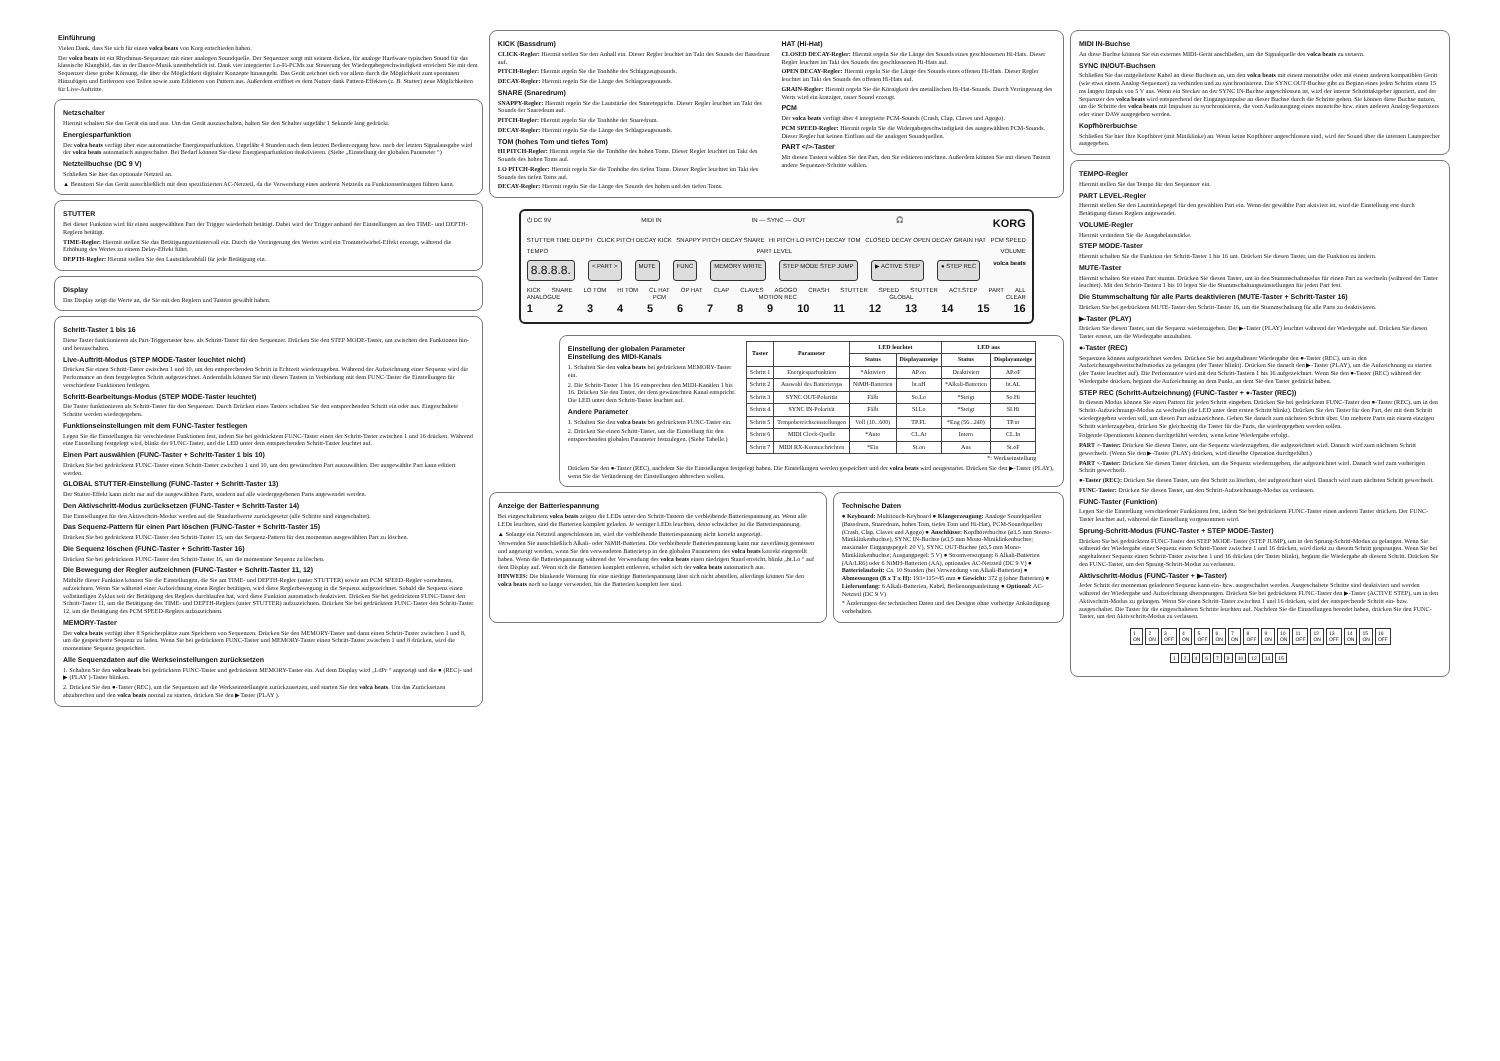Einführung
Vielen Dank, dass Sie sich für einen volca beats von Korg entschieden haben.
Der volca beats ist ein Rhythmus-Sequenzer mit einer analogen Soundquelle. Der Sequenzer sorgt mit seinem dicken, für analoge Hardware typischen Sound für das klassische Klangbild, das in der Dance-Musik unentbehrlich ist. Dank vier integrierter Lo-Fi-PCMs zur Steuerung der Wiedergabegeschwindigkeit erreichen Sie mit dem Sequenzer diese grobe Körnung, die über die Möglichkeit digitaler Konzepte hinausgeht. Das Gerät zeichnet sich vor allem durch die Möglichkeit zum spontanen Hinzufügen und Entfernen von Teilen sowie zum Editieren von Pattern aus. Außerdem eröffnet es dem Nutzer dank Pattern-Effekten (z. B. Stutter) neue Möglichkeiten für Live-Auftritte.
Netzschalter
Hiermit schalten Sie das Gerät ein und aus. Um das Gerät auszuschalten, halten Sie den Schalter ungefähr 1 Sekunde lang gedrückt.
Energiesparfunktion
Der volca beats verfügt über eine automatische Energiesparfunktion. Ungefähr 4 Stunden nach dem letzten Bedienvorgang bzw. nach der letzten Signalausgabe wird der volca beats automatisch ausgeschaltet. Bei Bedarf können Sie diese Energiesparfunktion deaktivieren. (Siehe „Einstellung der globalen Parameter “)
Netzteilbuchse (DC 9 V)
Schließen Sie hier das optionale Netzteil an.
▲ Benutzen Sie das Gerät ausschließlich mit dem spezifizierten AC-Netzteil, da die Verwendung eines anderen Netzteils zu Funktionsstörungen führen kann.
STUTTER
Bei dieser Funktion wird für einen ausgewählten Part der Trigger wiederholt betätigt. Dabei wird der Trigger anhand der Einstellungen an den TIME- und DEPTH-Reglern betätigt.
TIME-Regler: Hiermit stellen Sie das Betätigungszeitintervall ein. Durch die Verringerung des Wertes wird ein Trommelwirbel-Effekt erzeugt, während die Erhöhung des Wertes zu einem Delay-Effekt führt.
DEPTH-Regler: Hiermit stellen Sie den Lautstärkeabfall für jede Betätigung ein.
Display
Das Display zeigt die Werte an, die Sie mit den Reglern und Tastern gewählt haben.
Schritt-Taster 1 bis 16
Diese Taster funktionieren als Part-Triggertaster bzw. als Schritt-Taster für den Sequenzer. Drücken Sie den STEP MODE-Taster, um zwischen den Funktionen hin- und herzuschalten.
Live-Auftritt-Modus (STEP MODE-Taster leuchtet nicht)
Drücken Sie einen Schritt-Taster zwischen 1 und 10, um den entsprechenden Schritt in Echtzeit wiederzugeben. Während der Aufzeichnung einer Sequenz wird die Performance an dem festgelegten Schritt aufgezeichnet. Andernfalls können Sie mit diesen Tastern in Verbindung mit dem FUNC-Taster die Einstellungen für verschiedene Funktionen festlegen.
Schritt-Bearbeitungs-Modus (STEP MODE-Taster leuchtet)
Die Taster funktionieren als Schritt-Taster für den Sequenzer. Durch Drücken eines Tasters schalten Sie den entsprechenden Schritt ein oder aus. Eingeschaltete Schritte werden wiedergegeben.
Funktionseinstellungen mit dem FUNC-Taster festlegen
Legen Sie die Einstellungen für verschiedene Funktionen fest, indem Sie bei gedrücktem FUNC-Taster einen der Schritt-Taster zwischen 1 und 16 drücken. Während eine Einstellung festgelegt wird, blinkt der FUNC-Taster, und die LED unter dem entsprechenden Schritt-Taster leuchtet auf.
Einen Part auswählen (FUNC-Taster + Schritt-Taster 1 bis 10)
Drücken Sie bei gedrücktem FUNC-Taster einen Schritt-Taster zwischen 1 und 10, um den gewünschten Part auszuwählen. Der ausgewählte Part kann editiert werden.
GLOBAL STUTTER-Einstellung (FUNC-Taster + Schritt-Taster 13)
Der Stutter-Effekt kann nicht nur auf die ausgewählten Parts, sondern auf alle wiedergegebenen Parts angewendet werden.
Den Aktivschritt-Modus zurücksetzen (FUNC-Taster + Schritt-Taster 14)
Die Einstellungen für den Aktivschritt-Modus werden auf die Standardwerte zurückgesetzt (alle Schritte sind eingeschaltet).
Das Sequenz-Pattern für einen Part löschen (FUNC-Taster + Schritt-Taster 15)
Drücken Sie bei gedrücktem FUNC-Taster den Schritt-Taster 15, um das Sequenz-Pattern für den momentan ausgewählten Part zu löschen.
Die Sequenz löschen (FUNC-Taster + Schritt-Taster 16)
Drücken Sie bei gedrücktem FUNC-Taster den Schritt-Taster 16, um die momentane Sequenz zu löschen.
Die Bewegung der Regler aufzeichnen (FUNC-Taster + Schritt-Taster 11, 12)
Mithilfe dieser Funktion können Sie die Einstellungen, die Sie am TIME- und DEPTH-Regler (unter STUTTER) sowie am PCM SPEED-Regler vornehmen, aufzeichnen. Wenn Sie während einer Aufzeichnung einen Regler betätigen, wird diese Reglerbewegung in die Sequenz aufgezeichnet. Sobald die Sequenz einen vollständigen Zyklus seit der Betätigung des Reglers durchlaufen hat, wird diese Funktion automatisch deaktiviert. Drücken Sie bei gedrücktem FUNC-Taster den Schritt-Taster 11, um die Betätigung des TIME- und DEPTH-Reglers (unter STUTTER) aufzuzeichnen. Drücken Sie bei gedrücktem FUNC-Taster den Schritt-Taster 12, um die Betätigung des PCM SPEED-Reglers aufzuzeichnen.
MEMORY-Taster
Der volca beats verfügt über 8 Speicherplätze zum Speichern von Sequenzen. Drücken Sie den MEMORY-Taster und dann einen Schritt-Taster zwischen 1 und 8, um die gespeicherte Sequenz zu laden. Wenn Sie bei gedrücktem FUNC-Taster und MEMORY-Taster einen Schritt-Taster zwischen 1 und 8 drücken, wird die momentane Sequenz gespeichert.
Alle Sequenzdaten auf die Werkseinstellungen zurücksetzen
1. Schalten Sie den volca beats bei gedrücktem FUNC-Taster und gedrücktem MEMORY-Taster ein. Auf dem Display wird „LdPr “ angezeigt und die ● (REC)- und ▶ (PLAY )-Taster blinken.
2. Drücken Sie den ●-Taster (REC), um die Sequenzen auf die Werkseinstellungen zurückzusetzen, und starten Sie den volca beats. Um das Zurücksetzen abzubrechen und den volca beats normal zu starten, drücken Sie den ▶Taster (PLAY ).
KICK (Bassdrum)
CLICK-Regler: Hiermit stellen Sie den Anhall ein. Dieser Regler leuchtet im Takt des Sounds der Bassdrum auf.
PITCH-Regler: Hiermit regeln Sie die Tonhöhe des Schlagzeugsounds.
DECAY-Regler: Hiermit regeln Sie die Länge des Schlagzeugsounds.
SNARE (Snaredrum)
SNAPPY-Regler: Hiermit regeln Sie die Lautstärke des Snareteppichs. Dieser Regler leuchtet im Takt des Sounds der Snaredrum auf.
PITCH-Regler: Hiermit regeln Sie die Tonhöhe der Snaredrum.
DECAY-Regler: Hiermit regeln Sie die Länge des Schlagzeugsounds.
TOM (hohes Tom und tiefes Tom)
HI PITCH-Regler: Hiermit regeln Sie die Tonhöhe des hohen Toms. Dieser Regler leuchtet im Takt des Sounds des hohen Toms auf.
LO PITCH-Regler: Hiermit regeln Sie die Tonhöhe des tiefen Toms. Dieser Regler leuchtet im Takt des Sounds des tiefen Toms auf.
DECAY-Regler: Hiermit regeln Sie die Länge des Sounds des hohen und des tiefen Toms.
HAT (Hi-Hat)
CLOSED DECAY-Regler: Hiermit regeln Sie die Länge des Sounds eines geschlossenen Hi-Hats. Dieser Regler leuchtet im Takt des Sounds des geschlossenen Hi-Hats auf.
OPEN DECAY-Regler: Hiermit regeln Sie die Länge des Sounds eines offenen Hi-Hats. Dieser Regler leuchtet im Takt des Sounds des offenen Hi-Hats auf.
GRAIN-Regler: Hiermit regeln Sie die Körnigkeit des metallischen Hi-Hat-Sounds. Durch Verringerung des Werts wird ein kratziger, rauer Sound erzeugt.
PCM
Der volca beats verfügt über 4 integrierte PCM-Sounds (Crash, Clap, Claves und Agogo).
PCM SPEED-Regler: Hiermit regeln Sie die Widergabegeschwindigkeit des ausgewählten PCM-Sounds. Dieser Regler hat keinen Einfluss auf die analogen Soundquellen.
PART </>-Taster
Mit diesen Tastern wählen Sie den Part, den Sie editieren möchten. Außerdem können Sie mit diesen Tastern andere Sequenzer-Schritte wählen.
⏻ DC 9V MIDI IN IN — SYNC — OUT 🎧 KORG
STUTTER TIME DEPTH CLICK PITCH DECAY KICK SNAPPY PITCH DECAY SNARE HI PITCH LO PITCH DECAY TOM CLOSED DECAY OPEN DECAY GRAIN HAT PCM SPEED TEMPO PART LEVEL VOLUME
8.8.8.8. < PART > MUTE FUNC MEMORY WRITE STEP MODE STEP JUMP ▶ ACTIVE STEP ● STEP REC volca beats
KICK SNARE LO TOM HI TOM CL HAT OP HAT CLAP CLAVES AGOGO CRASH STUTTER SPEED STUTTER ACT.STEP PART ALL
ANALOGUE PCM MOTION REC GLOBAL CLEAR
123456789 10 11 12 13 14 15 16
Einstellung der globalen Parameter
Einstellung des MIDI-Kanals
1. Schalten Sie den volca beats bei gedrücktem MEMORY-Taster ein.
2. Die Schritt-Taster 1 bis 16 entsprechen den MIDI-Kanälen 1 bis 16. Drücken Sie den Taster, der dem gewünschten Kanal entspricht. Die LED unter dem Schritt-Taster leuchtet auf.
Andere Parameter
1. Schalten Sie den volca beats bei gedrücktem FUNC-Taster ein.
2. Drücken Sie einen Schritt-Taster, um die Einstellung für den entsprechenden globalen Parameter festzulegen. (Siehe Tabelle.)
| Taster | Parameter | LED leuchtet | | LED aus | |
| --- | --- | --- | --- | --- | --- |
| | | Status | Displayanzeige | Status | Displayanzeige |
| Schritt 1 | Energiesparfunktion | *Aktiviert | AP.on | Deaktiviert | AP.oF |
| Schritt 2 | Auswahl des Batterietyps | NiMH-Batterien | bt.nH | *Alkali-Batterien | bt.AL |
| Schritt 3 | SYNC OUT-Polarität | Fällt | So.Lo | *Steigt | So.Hi |
| Schritt 4 | SYNC IN-Polarität | Fällt | SI.Lo | *Steigt | SI.Hi |
| Schritt 5 | Tempobereichseinstellungen | Voll (10...600) | TP.FL | *Eng (56...240) | TP.nr |
| Schritt 6 | MIDI Clock-Quelle | *Auto | CL.At | Intern | CL.In |
| Schritt 7 | MIDI RX-Kurznachrichten | *Ein | St.on | Aus | St.oF |
*: Werkseinstellung
Drücken Sie den ●-Taster (REC), nachdem Sie die Einstellungen festgelegt haben. Die Einstellungen werden gespeichert und der volca beats wird neugestartet. Drücken Sie den ▶-Taster (PLAY), wenn Sie die Veränderung der Einstellungen abbrechen wollen.
Anzeige der Batteriespannung
Bei eingeschaltetem volca beats zeigen die LEDs unter den Schritt-Tastern die verbleibende Batteriespannung an. Wenn alle LEDs leuchten, sind die Batterien komplett geladen. Je weniger LEDs leuchten, desto schwächer ist die Batteriespannung.
▲ Solange ein Netzteil angeschlossen ist, wird die verbleibende Batteriespannung nicht korrekt angezeigt.
Verwenden Sie ausschließlich Alkali- oder NiMH-Batterien. Die verbleibende Batteriespannung kann nur zuverlässig gemessen und angezeigt werden, wenn Sie den verwendeten Batterietyp in den globalen Parametern des volca beats korrekt eingestellt haben. Wenn die Batteriespannung während der Verwendung des volca beats einen niedrigen Stand erreicht, blinkt „bt.Lo “ auf dem Display auf. Wenn sich die Batterien komplett entleeren, schaltet sich der volca beats automatisch aus.
HINWEIS: Die blinkende Warnung für eine niedrige Batteriespannung lässt sich nicht abstellen, allerdings können Sie den volca beats noch so lange verwenden, bis die Batterien komplett leer sind.
Technische Daten
● Keyboard: Multitouch-Keyboard ● Klangerzeugung: Analoge Soundquellen (Bassdrum, Snaredrum, hohes Tom, tiefes Tom und Hi-Hat), PCM-Soundquellen (Crash, Clap, Claves und Agogo) ● Anschlüsse: Kopfhörerbuchse (ø3,5 mm Stereo-Miniklinkenbuchse), SYNC IN-Buchse (ø3,5 mm Mono-Miniklinkenbuchse; maximaler Eingangspegel: 20 V), SYNC OUT-Buchse (ø3,5 mm Mono-Miniklinkenbuchse; Ausgangpegel: 5 V) ● Stromversorgung: 6 Alkali-Batterien (AA/LR6) oder 6 NiMH-Batterien (AA), optionales AC-Netzteil (DC 9 V) ● Batterielaufzeit: Ca. 10 Stunden (bei Verwendung von Alkali-Batterien) ● Abmessungen (B x T x H): 193×115×45 mm ● Gewicht: 372 g (ohne Batterien) ● Lieferumfang: 6 Alkali-Batterien, Kabel, Bedienungsanleitung ● Optional: AC-Netzteil (DC 9 V)
* Änderungen der technischen Daten und des Designs ohne vorherige Ankündigung vorbehalten.
MIDI IN-Buchse
An diese Buchse können Sie ein externes MIDI-Gerät anschließen, um die Signalquelle des volca beats zu steuern.
SYNC IN/OUT-Buchsen
Schließen Sie das mitgelieferte Kabel an diese Buchsen an, um den volca beats mit einem monotribe oder mit einem anderen kompatiblen Gerät (wie etwa einem Analog-Sequenzer) zu verbinden und zu synchronisieren. Die SYNC OUT-Buchse gibt zu Beginn eines jeden Schritts einen 15 ms langen Impuls von 5 V aus. Wenn ein Stecker an der SYNC IN-Buchse angeschlossen ist, wird der interne Schritttaktgeber ignoriert, und der Sequenzer des volca beats wird entsprechend der Eingangsimpulse an dieser Buchse durch die Schritte gehen. Sie können diese Buchse nutzen, um die Schritte des volca beats mit Impulsen zu synchronisieren, die vom Audioausgang eines monotribe bzw. eines anderen Analog-Sequenzers oder einer DAW ausgegeben werden.
Kopfhörerbuchse
Schließen Sie hier Ihre Kopfhörer (mit Miniklinke) an. Wenn keine Kopfhörer angeschlossen sind, wird der Sound über die internen Lautsprecher ausgegeben.
TEMPO-Regler
Hiermit stellen Sie das Tempo für den Sequenzer ein.
PART LEVEL-Regler
Hiermit stellen Sie den Lautstärkepegel für den gewählten Part ein. Wenn der gewählte Part aktiviert ist, wird die Einstellung erst durch Betätigung dieses Reglers angewendet.
VOLUME-Regler
Hiermit verändern Sie die Ausgabelautstärke.
STEP MODE-Taster
Hiermit schalten Sie die Funktion der Schritt-Taster 1 bis 16 um. Drücken Sie diesen Taster, um die Funktion zu ändern.
MUTE-Taster
Hiermit schalten Sie einen Part stumm. Drücken Sie diesen Taster, um in den Stummschaltmodus für einen Part zu wechseln (während der Taster leuchtet). Mit den Schritt-Tastern 1 bis 10 legen Sie die Stummschaltungseinstellungen für jeden Part fest.
Die Stummschaltung für alle Parts deaktivieren (MUTE-Taster + Schritt-Taster 16)
Drücken Sie bei gedrücktem MUTE-Taster den Schritt-Taster 16, um die Stummschaltung für alle Parts zu deaktivieren.
▶-Taster (PLAY)
Drücken Sie diesen Taster, um die Sequenz wiederzugeben. Der ▶-Taster (PLAY) leuchtet während der Wiedergabe auf. Drücken Sie diesen Taster erneut, um die Wiedergabe anzuhalten.
●-Taster (REC)
Sequenzen können aufgezeichnet werden. Drücken Sie bei angehaltener Wiedergabe den ●-Taster (REC), um in den Aufzeichnungsbereitschaftsmodus zu gelangen (der Taster blinkt). Drücken Sie danach den ▶-Taster (PLAY), um die Aufzeichnung zu starten (der Taster leuchtet auf). Die Performance wird mit den Schritt-Tastern 1 bis 16 aufgezeichnet. Wenn Sie den ●-Taster (REC) während der Wiedergabe drücken, beginnt die Aufzeichnung an dem Punkt, an dem Sie den Taster gedrückt haben.
STEP REC (Schritt-Aufzeichnung) (FUNC-Taster + ●-Taster (REC))
In diesem Modus können Sie einen Pattern für jeden Schritt eingeben. Drücken Sie bei gedrücktem FUNC-Taster den ●-Taster (REC), um in den Schritt-Aufzeichnungs-Modus zu wechseln (die LED unter dem ersten Schritt blinkt). Drücken Sie den Taster für den Part, der mit dem Schritt wiedergegeben werden soll, um diesen Part aufzuzeichnen. Gehen Sie danach zum nächsten Schritt über. Um mehrere Parts mit einem einzigen Schritt wiederzugeben, drücken Sie gleichzeitig die Taster für die Parts, die wiedergegeben werden sollen.
Folgende Operationen können durchgeführt werden, wenn keine Wiedergabe erfolgt.
PART >-Taster: Drücken Sie diesen Taster, um die Sequenz wiederzugeben, die aufgezeichnet wird. Danach wird zum nächsten Schritt gewechselt. (Wenn Sie den ▶-Taster (PLAY) drücken, wird dieselbe Operation durchgeführt.)
PART <-Taster: Drücken Sie diesen Taster drücken, um die Sequenz wiederzugeben, die aufgezeichnet wird. Danach wird zum vorherigen Schritt gewechselt.
●-Taster (REC): Drücken Sie diesen Taster, um den Schritt zu löschen, der aufgezeichnet wird. Danach wird zum nächsten Schritt gewechselt.
FUNC-Taster: Drücken Sie diesen Taster, um den Schritt-Aufzeichnungs-Modus zu verlassen.
FUNC-Taster (Funktion)
Legen Sie die Einstellung verschiedener Funktionen fest, indem Sie bei gedrücktem FUNC-Taster einen anderen Taster drücken. Der FUNC-Taster leuchtet auf, während die Einstellung vorgenommen wird.
Sprung-Schritt-Modus (FUNC-Taster + STEP MODE-Taster)
Drücken Sie bei gedrücktem FUNC-Taster den STEP MODE-Taster (STEP JUMP), um in den Sprung-Schritt-Modus zu gelangen. Wenn Sie während der Wiedergabe einer Sequenz einen Schritt-Taster zwischen 1 und 16 drücken, wird direkt zu diesem Schritt gesprungen. Wenn Sie bei angehaltener Sequenz einen Schritt-Taster zwischen 1 und 16 drücken (der Taster blinkt), beginnt die Wiedergabe ab diesem Schritt. Drücken Sie den FUNC-Taster, um den Sprung-Schritt-Modus zu verlassen.
Aktivschritt-Modus (FUNC-Taster + ▶-Taster)
Jeder Schritt der momentan geladenen Sequenz kann ein- bzw. ausgeschaltet werden. Ausgeschaltete Schritte sind deaktiviert und werden während der Wiedergabe und Aufzeichnung übersprungen. Drücken Sie bei gedrücktem FUNC-Taster den ▶-Taster (ACTIVE STEP), um in den Aktivschritt-Modus zu gelangen. Wenn Sie einen Schritt-Taster zwischen 1 und 16 drücken, wird der entsprechende Schritt ein- bzw. ausgeschaltet. Die Taster für die eingeschalteten Schritte leuchten auf. Nachdem Sie die Einstellungen beendet haben, drücken Sie den FUNC-Taster, um den Aktivschritt-Modus zu verlassen.
1 ON 2 ON 3 OFF 4 ON 5 OFF 6 ON 7 ON 8 OFF 9 ON 10 ON 11 OFF 12 ON 13 OFF 14 ON 15 ON 16 OFF
124679 10 12 14 15